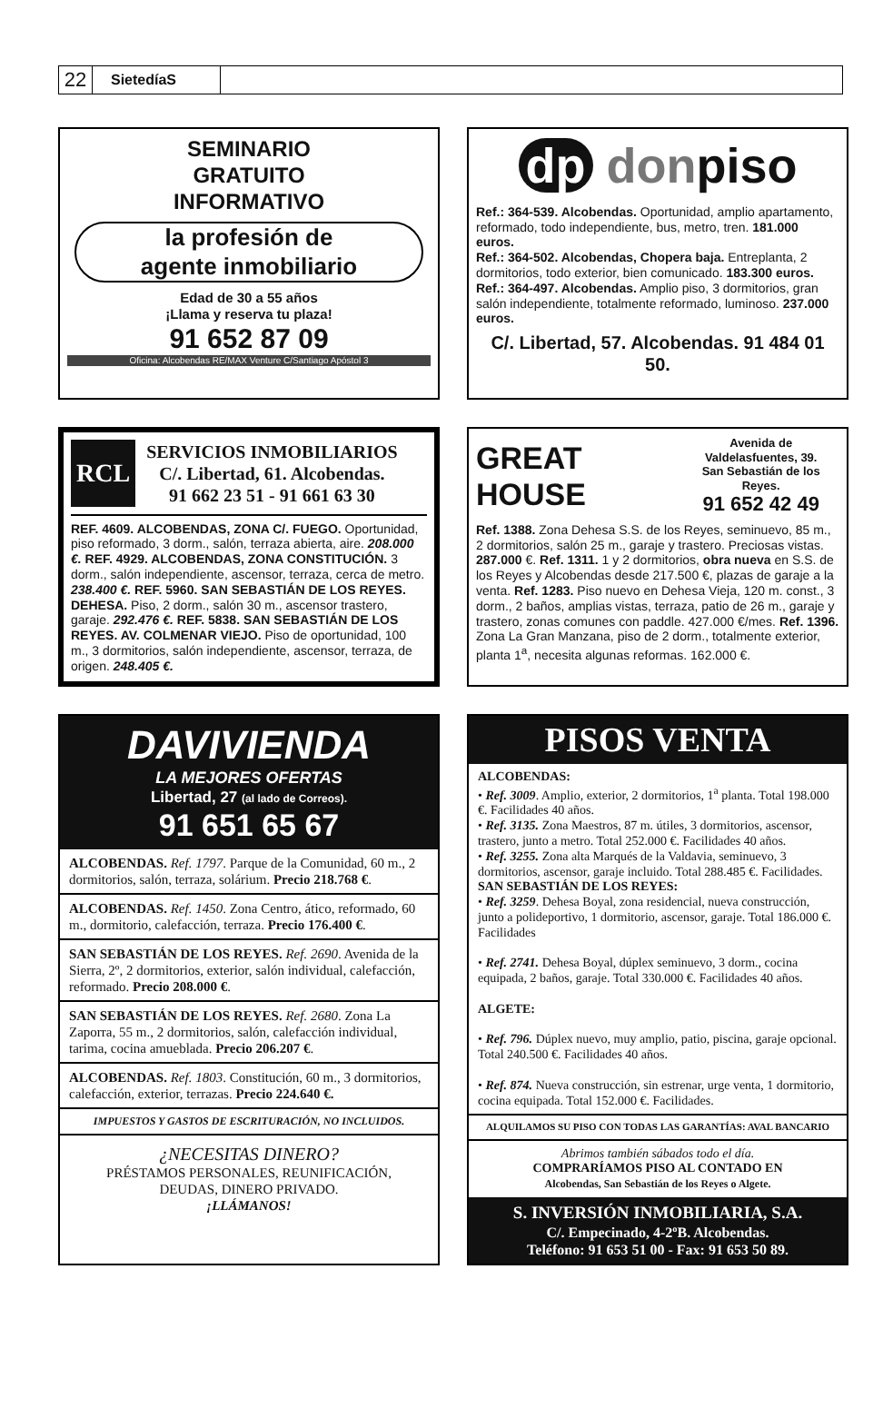22
SietedíaS
SEMINARIO
GRATUITO
INFORMATIVO
la profesión de
agente inmobiliario
Edad de 30 a 55 años
¡Llama y reserva tu plaza!
91 652 87 09
Oficina: Alcobendas RE/MAX Venture C/Santiago Apóstol 3
dp donpiso
Ref.: 364-539. Alcobendas. Oportunidad, amplio apartamento, reformado, todo independiente, bus, metro, tren. 181.000 euros.
Ref.: 364-502. Alcobendas, Chopera baja. Entreplanta, 2 dormitorios, todo exterior, bien comunicado. 183.300 euros.
Ref.: 364-497. Alcobendas. Amplio piso, 3 dormitorios, gran salón independiente, totalmente reformado, luminoso. 237.000 euros.
C/. Libertad, 57. Alcobendas. 91 484 01 50.
RCL
SERVICIOS INMOBILIARIOS
C/. Libertad, 61. Alcobendas.
91 662 23 51 - 91 661 63 30
REF. 4609. ALCOBENDAS, ZONA C/. FUEGO. Oportunidad, piso reformado, 3 dorm., salón, terraza abierta, aire. 208.000 €. REF. 4929. ALCOBENDAS, ZONA CONSTITUCIÓN. 3 dorm., salón independiente, ascensor, terraza, cerca de metro. 238.400 €. REF. 5960. SAN SEBASTIÁN DE LOS REYES. DEHESA. Piso, 2 dorm., salón 30 m., ascensor trastero, garaje. 292.476 €. REF. 5838. SAN SEBASTIÁN DE LOS REYES. AV. COLMENAR VIEJO. Piso de oportunidad, 100 m., 3 dormitorios, salón independiente, ascensor, terraza, de origen. 248.405 €.
GREAT HOUSE
Avenida de Valdelasfuentes, 39.
San Sebastián de los Reyes.
91 652 42 49
Ref. 1388. Zona Dehesa S.S. de los Reyes, seminuevo, 85 m., 2 dormitorios, salón 25 m., garaje y trastero. Preciosas vistas. 287.000 €. Ref. 1311. 1 y 2 dormitorios, obra nueva en S.S. de los Reyes y Alcobendas desde 217.500 €, plazas de garaje a la venta. Ref. 1283. Piso nuevo en Dehesa Vieja, 120 m. const., 3 dorm., 2 baños, amplias vistas, terraza, patio de 26 m., garaje y trastero, zonas comunes con paddle. 427.000 €/mes. Ref. 1396. Zona La Gran Manzana, piso de 2 dorm., totalmente exterior, planta 1<sup>a</sup>, necesita algunas reformas. 162.000 €.
DAVIVIENDA
LA MEJORES OFERTAS
Libertad, 27 (al lado de Correos).
91 651 65 67
ALCOBENDAS. Ref. 1797. Parque de la Comunidad, 60 m., 2 dormitorios, salón, terraza, solárium. Precio 218.768 €.
ALCOBENDAS. Ref. 1450. Zona Centro, ático, reformado, 60 m., dormitorio, calefacción, terraza. Precio 176.400 €.
SAN SEBASTIÁN DE LOS REYES. Ref. 2690. Avenida de la Sierra, 2º, 2 dormitorios, exterior, salón individual, calefacción, reformado. Precio 208.000 €.
SAN SEBASTIÁN DE LOS REYES. Ref. 2680. Zona La Zaporra, 55 m., 2 dormitorios, salón, calefacción individual, tarima, cocina amueblada. Precio 206.207 €.
ALCOBENDAS. Ref. 1803. Constitución, 60 m., 3 dormitorios, calefacción, exterior, terrazas. Precio 224.640 €.
IMPUESTOS Y GASTOS DE ESCRITURACIÓN, NO INCLUIDOS.
¿NECESITAS DINERO?
PRÉSTAMOS PERSONALES, REUNIFICACIÓN,
DEUDAS, DINERO PRIVADO.
¡LLÁMANOS!
PISOS VENTA
ALCOBENDAS:
• Ref. 3009. Amplio, exterior, 2 dormitorios, 1<sup>a</sup> planta. Total 198.000 €. Facilidades 40 años.
• Ref. 3135. Zona Maestros, 87 m. útiles, 3 dormitorios, ascensor, trastero, junto a metro. Total 252.000 €. Facilidades 40 años.
• Ref. 3255. Zona alta Marqués de la Valdavia, seminuevo, 3 dormitorios, ascensor, garaje incluido. Total 288.485 €. Facilidades.
SAN SEBASTIÁN DE LOS REYES:
• Ref. 3259. Dehesa Boyal, zona residencial, nueva construcción, junto a polideportivo, 1 dormitorio, ascensor, garaje. Total 186.000 €. Facilidades
• Ref. 2741. Dehesa Boyal, dúplex seminuevo, 3 dorm., cocina equipada, 2 baños, garaje. Total 330.000 €. Facilidades 40 años.
ALGETE:
• Ref. 796. Dúplex nuevo, muy amplio, patio, piscina, garaje opcional. Total 240.500 €. Facilidades 40 años.
• Ref. 874. Nueva construcción, sin estrenar, urge venta, 1 dormitorio, cocina equipada. Total 152.000 €. Facilidades.
ALQUILAMOS SU PISO CON TODAS LAS GARANTÍAS: AVAL BANCARIO
Abrimos también sábados todo el día.
COMPRARÍAMOS PISO AL CONTADO EN
Alcobendas, San Sebastián de los Reyes o Algete.
S. INVERSIÓN INMOBILIARIA, S.A.
C/. Empecinado, 4-2ºB. Alcobendas.
Teléfono: 91 653 51 00 - Fax: 91 653 50 89.